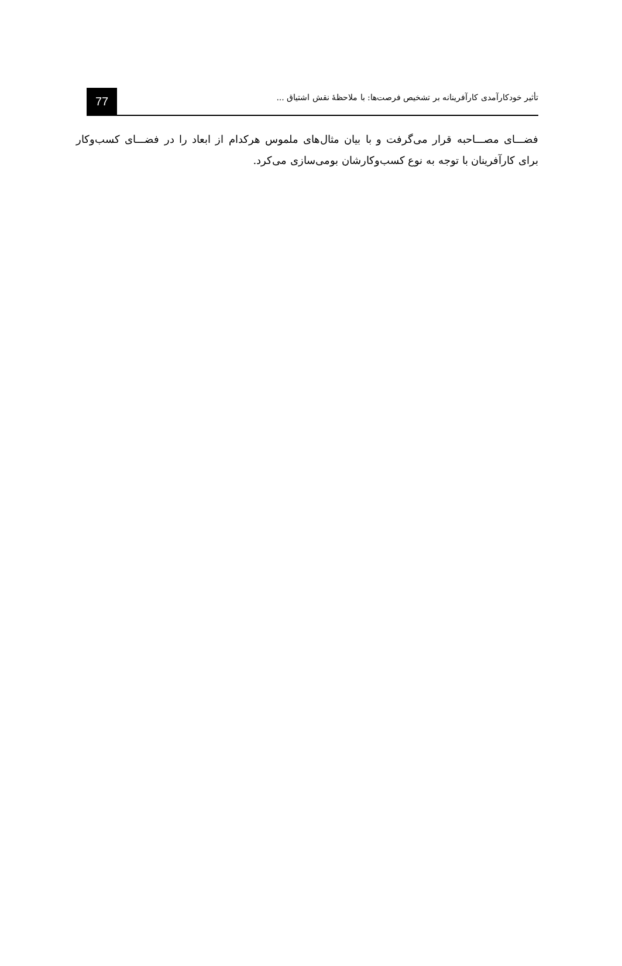77
تأثیر خودکارآمدی کارآفرینانه بر تشخیص فرصت‌ها: با ملاحظهٔ نقش اشتیاق ...
فضـــای مصـــاحبه قرار می‌گرفت و با بیان مثال‌های ملموس هرکدام از ابعاد را در فضـــای کسب‌وکار برای کارآفرینان با توجه به نوع کسب‌وکارشان بومی‌سازی می‌کرد.